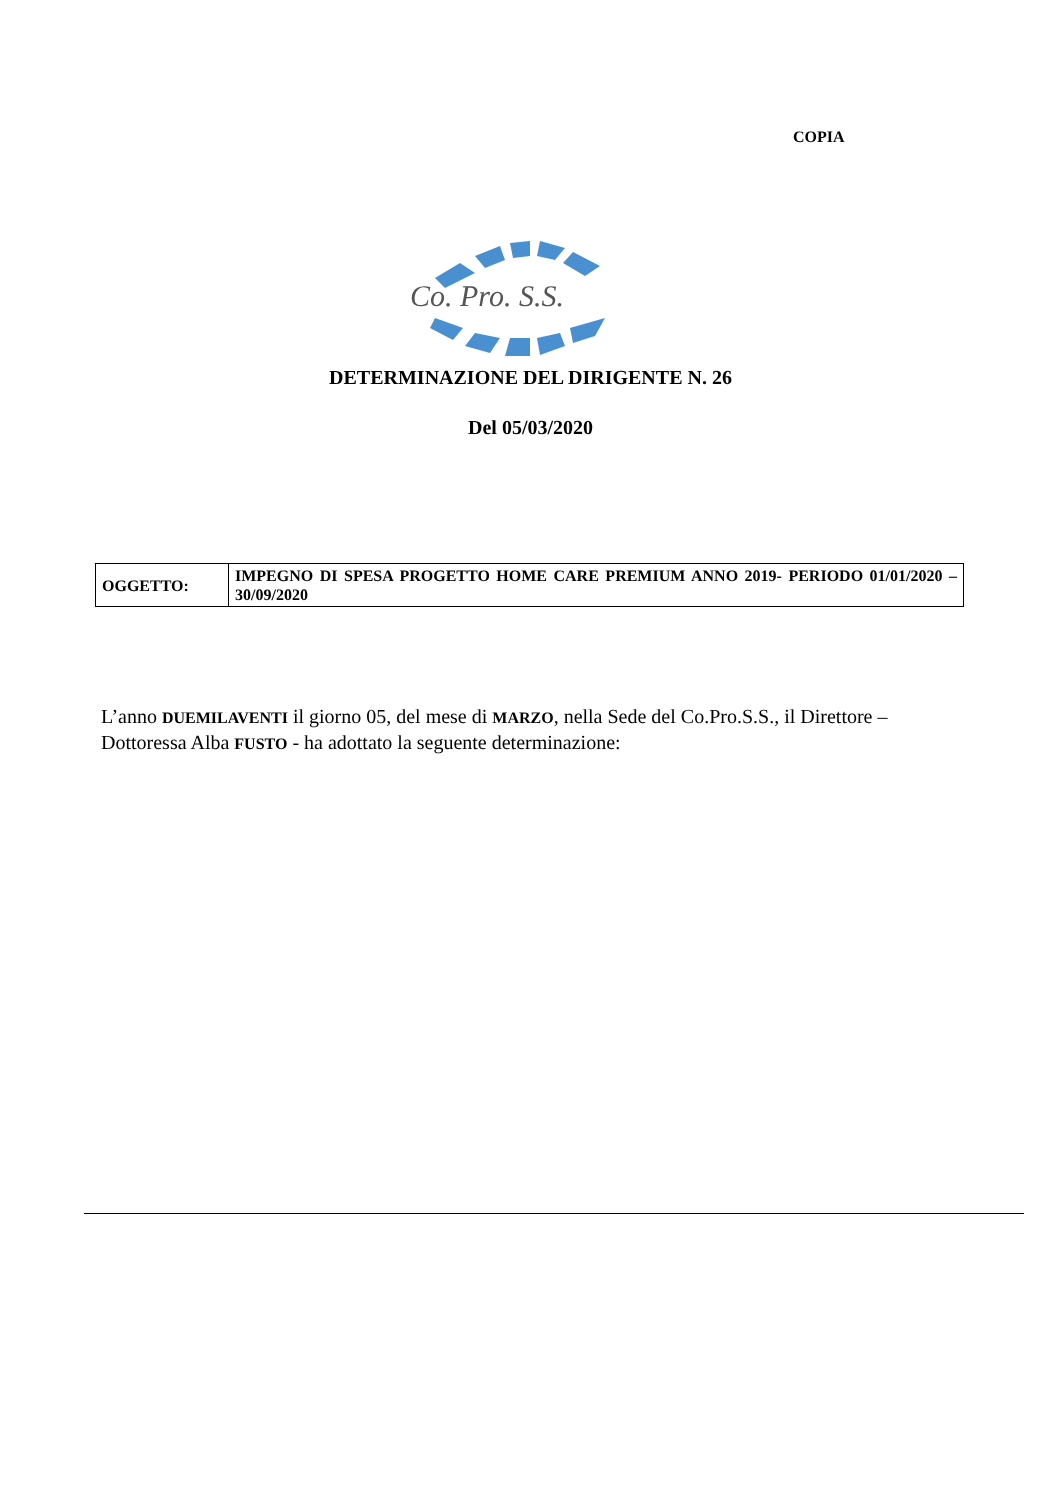COPIA
Co. Pro. S.S.
DETERMINAZIONE DEL DIRIGENTE N. 26
Del 05/03/2020
| OGGETTO: | IMPEGNO DI SPESA PROGETTO HOME CARE PREMIUM ANNO 2019- PERIODO 01/01/2020 – 30/09/2020 |
L’anno DUEMILAVENTI il giorno 05, del mese di MARZO, nella Sede del Co.Pro.S.S., il Direttore – Dottoressa Alba FUSTO - ha adottato la seguente determinazione: